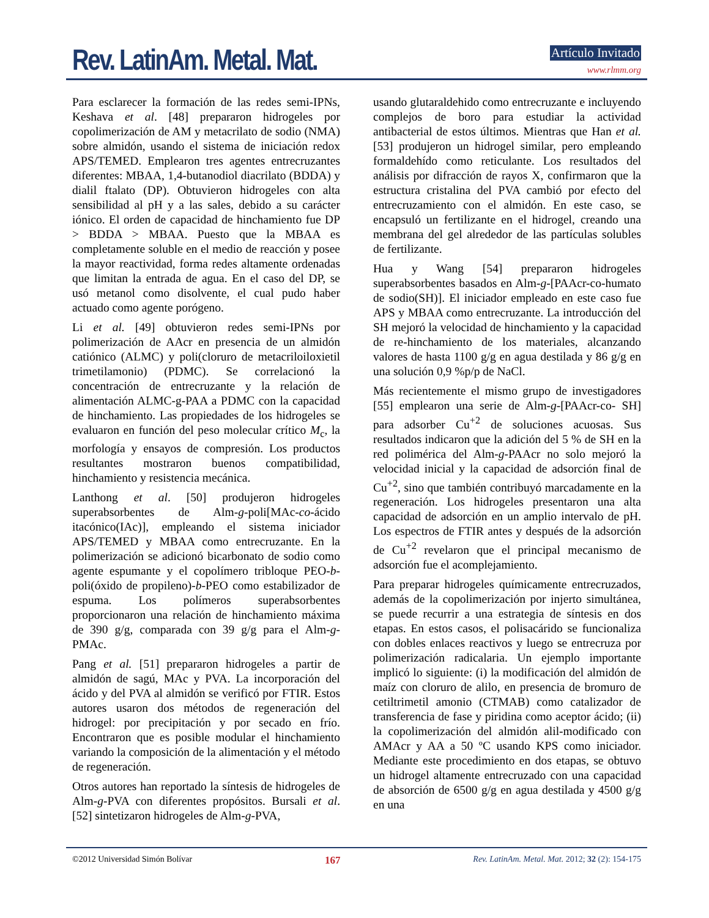Rev. LatinAm. Metal. Mat. Artículo Invitado
www.rlmm.org
Para esclarecer la formación de las redes semi-IPNs, Keshava et al. [48] prepararon hidrogeles por copolimerización de AM y metacrilato de sodio (NMA) sobre almidón, usando el sistema de iniciación redox APS/TEMED. Emplearon tres agentes entrecruzantes diferentes: MBAA, 1,4-butanodiol diacrilato (BDDA) y dialil ftalato (DP). Obtuvieron hidrogeles con alta sensibilidad al pH y a las sales, debido a su carácter iónico. El orden de capacidad de hinchamiento fue DP > BDDA > MBAA. Puesto que la MBAA es completamente soluble en el medio de reacción y posee la mayor reactividad, forma redes altamente ordenadas que limitan la entrada de agua. En el caso del DP, se usó metanol como disolvente, el cual pudo haber actuado como agente porógeno.
Li et al. [49] obtuvieron redes semi-IPNs por polimerización de AAcr en presencia de un almidón catiónico (ALMC) y poli(cloruro de metacriloiloxietil trimetilamonio) (PDMC). Se correlacionó la concentración de entrecruzante y la relación de alimentación ALMC-g-PAA a PDMC con la capacidad de hinchamiento. Las propiedades de los hidrogeles se evaluaron en función del peso molecular crítico M<sub>c</sub>, la morfología y ensayos de compresión. Los productos resultantes mostraron buenos compatibilidad, hinchamiento y resistencia mecánica.
Lanthong et al. [50] produjeron hidrogeles superabsorbentes de Alm-g-poli[MAc-co-ácido itacónico(IAc)], empleando el sistema iniciador APS/TEMED y MBAA como entrecruzante. En la polimerización se adicionó bicarbonato de sodio como agente espumante y el copolímero tribloque PEO-b-poli(óxido de propileno)-b-PEO como estabilizador de espuma. Los polímeros superabsorbentes proporcionaron una relación de hinchamiento máxima de 390 g/g, comparada con 39 g/g para el Alm-g-PMAc.
Pang et al. [51] prepararon hidrogeles a partir de almidón de sagú, MAc y PVA. La incorporación del ácido y del PVA al almidón se verificó por FTIR. Estos autores usaron dos métodos de regeneración del hidrogel: por precipitación y por secado en frío. Encontraron que es posible modular el hinchamiento variando la composición de la alimentación y el método de regeneración.
Otros autores han reportado la síntesis de hidrogeles de Alm-g-PVA con diferentes propósitos. Bursali et al. [52] sintetizaron hidrogeles de Alm-g-PVA,
usando glutaraldehido como entrecruzante e incluyendo complejos de boro para estudiar la actividad antibacterial de estos últimos. Mientras que Han et al. [53] produjeron un hidrogel similar, pero empleando formaldehído como reticulante. Los resultados del análisis por difracción de rayos X, confirmaron que la estructura cristalina del PVA cambió por efecto del entrecruzamiento con el almidón. En este caso, se encapsuló un fertilizante en el hidrogel, creando una membrana del gel alrededor de las partículas solubles de fertilizante.
Hua y Wang [54] prepararon hidrogeles superabsorbentes basados en Alm-g-[PAAcr-co-humato de sodio(SH)]. El iniciador empleado en este caso fue APS y MBAA como entrecruzante. La introducción del SH mejoró la velocidad de hinchamiento y la capacidad de re-hinchamiento de los materiales, alcanzando valores de hasta 1100 g/g en agua destilada y 86 g/g en una solución 0,9 %p/p de NaCl.
Más recientemente el mismo grupo de investigadores [55] emplearon una serie de Alm-g-[PAAcr-co- SH] para adsorber Cu<sup>+2</sup> de soluciones acuosas. Sus resultados indicaron que la adición del 5 % de SH en la red polimérica del Alm-g-PAAcr no solo mejoró la velocidad inicial y la capacidad de adsorción final de Cu<sup>+2</sup>, sino que también contribuyó marcadamente en la regeneración. Los hidrogeles presentaron una alta capacidad de adsorción en un amplio intervalo de pH. Los espectros de FTIR antes y después de la adsorción de Cu<sup>+2</sup> revelaron que el principal mecanismo de adsorción fue el acomplejamiento.
Para preparar hidrogeles químicamente entrecruzados, además de la copolimerización por injerto simultánea, se puede recurrir a una estrategia de síntesis en dos etapas. En estos casos, el polisacárido se funcionaliza con dobles enlaces reactivos y luego se entrecruza por polimerización radicalaria. Un ejemplo importante implicó lo siguiente: (i) la modificación del almidón de maíz con cloruro de alilo, en presencia de bromuro de cetiltrimetil amonio (CTMAB) como catalizador de transferencia de fase y piridina como aceptor ácido; (ii) la copolimerización del almidón alil-modificado con AMAcr y AA a 50 ºC usando KPS como iniciador. Mediante este procedimiento en dos etapas, se obtuvo un hidrogel altamente entrecruzado con una capacidad de absorción de 6500 g/g en agua destilada y 4500 g/g en una
©2012 Universidad Simón Bolívar 167 Rev. LatinAm. Metal. Mat. 2012; 32 (2): 154-175